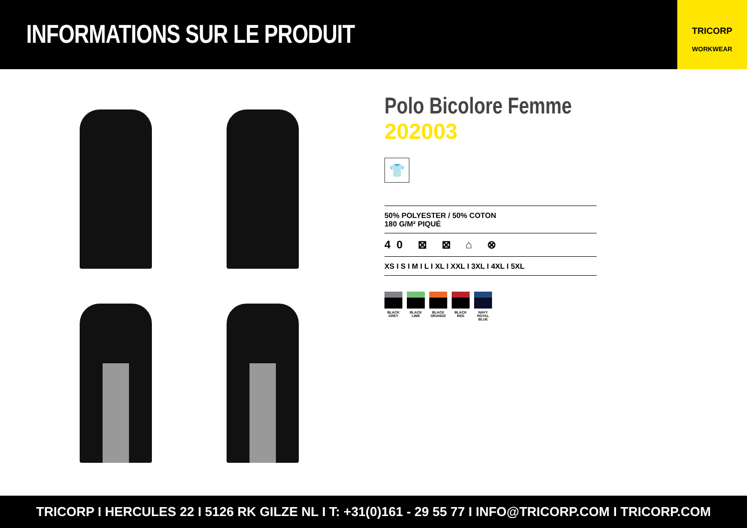INFORMATIONS SUR LE PRODUIT
TRICORP
WORKWEAR
Polo Bicolore Femme
202003
👕
50% POLYESTER / 50% COTON
180 G/M² PIQUÉ
40 ⊠ ⊠ ⌂ ⊗
XS I S I M I L I XL I XXL I 3XL I 4XL I 5XL
BLACK GREY
BLACK LIME
BLACK ORANGE
BLACK RED
NAVY ROYAL BLUE
TRICORP I HERCULES 22 I 5126 RK GILZE NL I T: +31(0)161 - 29 55 77 I INFO@TRICORP.COM I TRICORP.COM